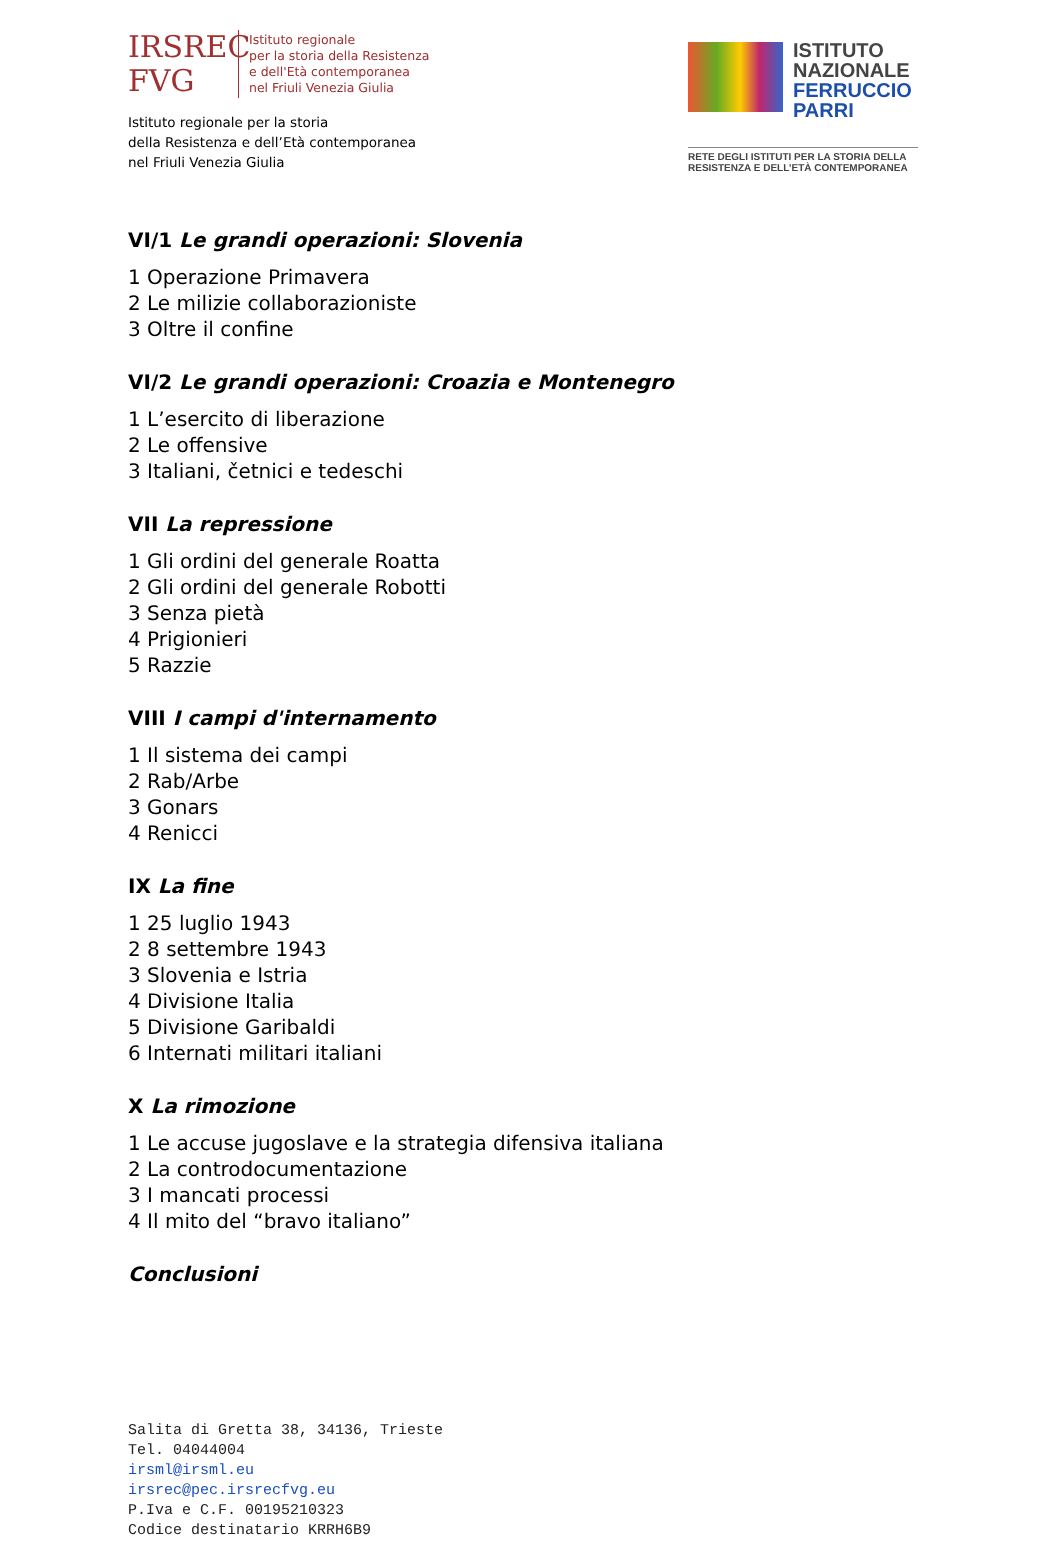IRSREC
FVG
Istituto regionale
per la storia della Resistenza
e dell'Età contemporanea
nel Friuli Venezia Giulia
Istituto regionale per la storia
della Resistenza e dell’Età contemporanea
nel Friuli Venezia Giulia
ISTITUTO
NAZIONALE
FERRUCCIO
PARRI
RETE DEGLI ISTITUTI PER LA STORIA DELLA RESISTENZA E DELL’ETÀ CONTEMPORANEA
VI/1 Le grandi operazioni: Slovenia
1 Operazione Primavera
2 Le milizie collaborazioniste
3 Oltre il confine
VI/2 Le grandi operazioni: Croazia e Montenegro
1 L’esercito di liberazione
2 Le offensive
3 Italiani, četnici e tedeschi
VII La repressione
1 Gli ordini del generale Roatta
2 Gli ordini del generale Robotti
3 Senza pietà
4 Prigionieri
5 Razzie
VIII I campi d'internamento
1 Il sistema dei campi
2 Rab/Arbe
3 Gonars
4 Renicci
IX La fine
1 25 luglio 1943
2 8 settembre 1943
3 Slovenia e Istria
4 Divisione Italia
5 Divisione Garibaldi
6 Internati militari italiani
X La rimozione
1 Le accuse jugoslave e la strategia difensiva italiana
2 La controdocumentazione
3 I mancati processi
4 Il mito del “bravo italiano”
Conclusioni
Salita di Gretta 38, 34136, Trieste
Tel. 04044004
irsml@irsml.eu
irsrec@pec.irsrecfvg.eu
P.Iva e C.F. 00195210323
Codice destinatario KRRH6B9